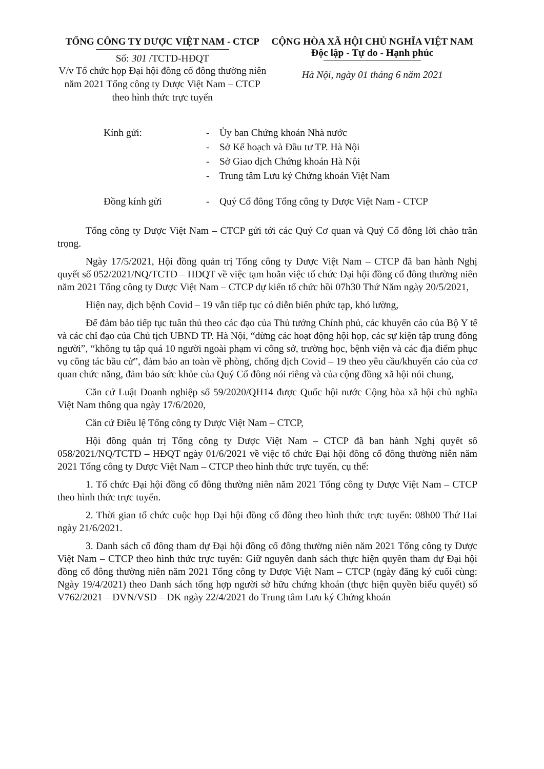TỔNG CÔNG TY DƯỢC VIỆT NAM - CTCP
Số: 301 /TCTD-HĐQT
V/v Tổ chức họp Đại hội đồng cổ đông thường niên năm 2021 Tổng công ty Dược Việt Nam – CTCP theo hình thức trực tuyến
CỘNG HÒA XÃ HỘI CHỦ NGHĨA VIỆT NAM
Độc lập - Tự do - Hạnh phúc
Hà Nội, ngày 01 tháng 6 năm 2021
Kính gửi: - Ủy ban Chứng khoán Nhà nước
- Sở Kế hoạch và Đầu tư TP. Hà Nội
- Sở Giao dịch Chứng khoán Hà Nội
- Trung tâm Lưu ký Chứng khoán Việt Nam
Đồng kính gửi - Quý Cổ đông Tổng công ty Dược Việt Nam - CTCP
Tổng công ty Dược Việt Nam – CTCP gửi tới các Quý Cơ quan và Quý Cổ đông lời chào trân trọng.
Ngày 17/5/2021, Hội đồng quản trị Tổng công ty Dược Việt Nam – CTCP đã ban hành Nghị quyết số 052/2021/NQ/TCTD – HĐQT về việc tạm hoãn việc tổ chức Đại hội đồng cổ đông thường niên năm 2021 Tổng công ty Dược Việt Nam – CTCP dự kiến tổ chức hồi 07h30 Thứ Năm ngày 20/5/2021,
Hiện nay, dịch bệnh Covid – 19 vẫn tiếp tục có diễn biến phức tạp, khó lường,
Để đảm bảo tiếp tục tuân thủ theo các đạo của Thủ tướng Chính phủ, các khuyến cáo của Bộ Y tế và các chỉ đạo của Chủ tịch UBND TP. Hà Nội, “dừng các hoạt động hội họp, các sự kiện tập trung đông người”, “không tụ tập quá 10 người ngoài phạm vi công sở, trường học, bệnh viện và các địa điểm phục vụ công tác bầu cử”, đảm bảo an toàn về phòng, chống dịch Covid – 19 theo yêu cầu/khuyến cáo của cơ quan chức năng, đảm bảo sức khỏe của Quý Cổ đông nói riêng và của cộng đồng xã hội nói chung,
Căn cứ Luật Doanh nghiệp số 59/2020/QH14 được Quốc hội nước Cộng hòa xã hội chủ nghĩa Việt Nam thông qua ngày 17/6/2020,
Căn cứ Điều lệ Tổng công ty Dược Việt Nam – CTCP,
Hội đồng quản trị Tổng công ty Dược Việt Nam – CTCP đã ban hành Nghị quyết số 058/2021/NQ/TCTD – HĐQT ngày 01/6/2021 về việc tổ chức Đại hội đồng cổ đông thường niên năm 2021 Tổng công ty Dược Việt Nam – CTCP theo hình thức trực tuyến, cụ thể:
1. Tổ chức Đại hội đồng cổ đông thường niên năm 2021 Tổng công ty Dược Việt Nam – CTCP theo hình thức trực tuyến.
2. Thời gian tổ chức cuộc họp Đại hội đồng cổ đông theo hình thức trực tuyến: 08h00 Thứ Hai ngày 21/6/2021.
3. Danh sách cổ đông tham dự Đại hội đồng cổ đông thường niên năm 2021 Tổng công ty Dược Việt Nam – CTCP theo hình thức trực tuyến: Giữ nguyên danh sách thực hiện quyền tham dự Đại hội đồng cổ đông thường niên năm 2021 Tổng công ty Dược Việt Nam – CTCP (ngày đăng ký cuối cùng: Ngày 19/4/2021) theo Danh sách tổng hợp người sở hữu chứng khoán (thực hiện quyền biểu quyết) số V762/2021 – DVN/VSD – ĐK ngày 22/4/2021 do Trung tâm Lưu ký Chứng khoán